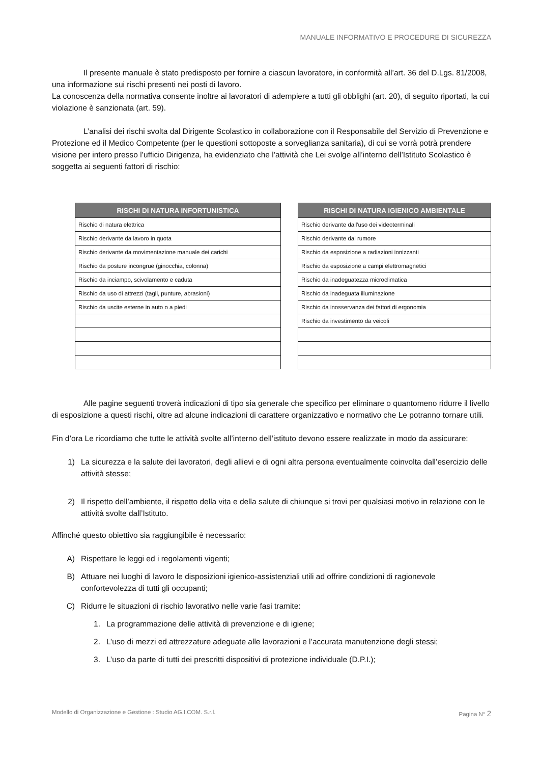MANUALE INFORMATIVO E PROCEDURE DI SICUREZZA
Il presente manuale è stato predisposto per fornire a ciascun lavoratore, in conformità all’art. 36 del D.Lgs. 81/2008, una informazione sui rischi presenti nei posti di lavoro.
La conoscenza della normativa consente inoltre ai lavoratori di adempiere a tutti gli obblighi (art. 20), di seguito riportati, la cui violazione è sanzionata (art. 59).
L’analisi dei rischi svolta dal Dirigente Scolastico in collaborazione con il Responsabile del Servizio di Prevenzione e Protezione ed il Medico Competente (per le questioni sottoposte a sorveglianza sanitaria), di cui se vorrà potrà prendere visione per intero presso l’ufficio Dirigenza, ha evidenziato che l’attività che Lei svolge all’interno dell’Istituto Scolastico è soggetta ai seguenti fattori di rischio:
| RISCHI DI NATURA INFORTUNISTICA |
| --- |
| Rischio di natura elettrica |
| Rischio derivante da lavoro in quota |
| Rischio derivante da movimentazione manuale dei carichi |
| Rischio da posture incongrue (ginocchia, colonna) |
| Rischio da inciampo, scivolamento e caduta |
| Rischio da uso di attrezzi (tagli, punture, abrasioni) |
| Rischio da uscite esterne in auto o a piedi |
| RISCHI DI NATURA IGIENICO AMBIENTALE |
| --- |
| Rischio derivante dall'uso dei videoterminali |
| Rischio derivante dal rumore |
| Rischio da esposizione a radiazioni ionizzanti |
| Rischio da esposizione a campi elettromagnetici |
| Rischio da inadeguatezza microclimatica |
| Rischio da inadeguata illuminazione |
| Rischio da inosservanza dei fattori di ergonomia |
| Rischio da investimento da veicoli |
Alle pagine seguenti troverà indicazioni di tipo sia generale che specifico per eliminare o quantomeno ridurre il livello di esposizione a questi rischi, oltre ad alcune indicazioni di carattere organizzativo e normativo che Le potranno tornare utili.
Fin d’ora Le ricordiamo che tutte le attività svolte all’interno dell’istituto devono essere realizzate in modo da assicurare:
1) La sicurezza e la salute dei lavoratori, degli allievi e di ogni altra persona eventualmente coinvolta dall’esercizio delle attività stesse;
2) Il rispetto dell’ambiente, il rispetto della vita e della salute di chiunque si trovi per qualsiasi motivo in relazione con le attività svolte dall’Istituto.
Affinché questo obiettivo sia raggiungibile è necessario:
A) Rispettare le leggi ed i regolamenti vigenti;
B) Attuare nei luoghi di lavoro le disposizioni igienico-assistenziali utili ad offrire condizioni di ragionevole confortevolezza di tutti gli occupanti;
C) Ridurre le situazioni di rischio lavorativo nelle varie fasi tramite:
1. La programmazione delle attività di prevenzione e di igiene;
2. L’uso di mezzi ed attrezzature adeguate alle lavorazioni e l’accurata manutenzione degli stessi;
3. L’uso da parte di tutti dei prescritti dispositivi di protezione individuale (D.P.I.);
Modello di Organizzazione e Gestione : Studio AG.I.COM. S.r.l. Pagina N° 2